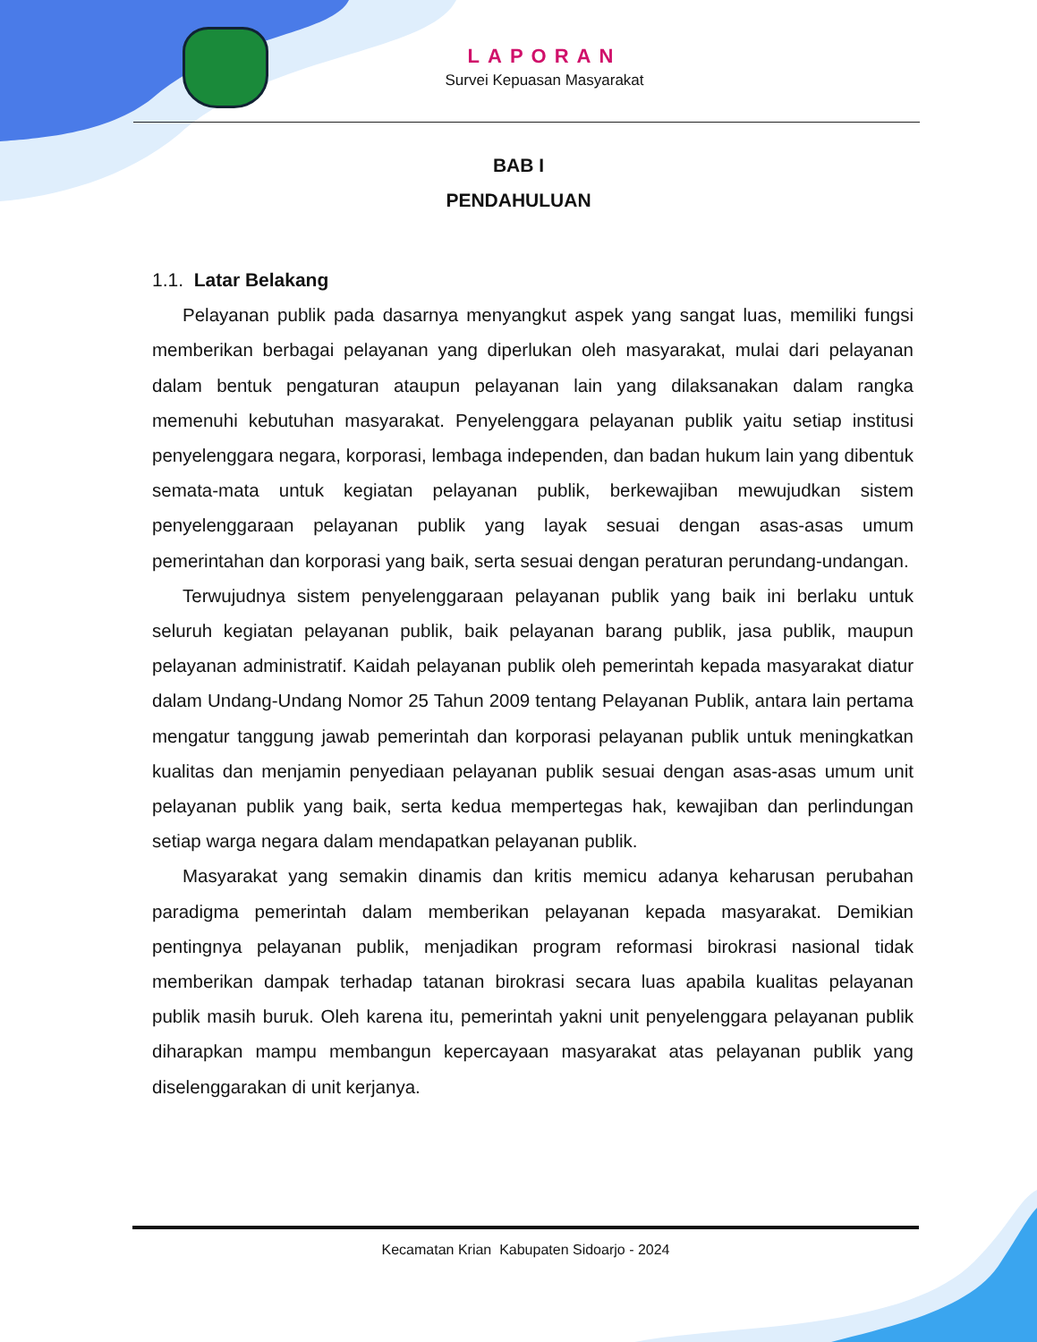LAPORAN
Survei Kepuasan Masyarakat
BAB I
PENDAHULUAN
1.1. Latar Belakang
Pelayanan publik pada dasarnya menyangkut aspek yang sangat luas, memiliki fungsi memberikan berbagai pelayanan yang diperlukan oleh masyarakat, mulai dari pelayanan dalam bentuk pengaturan ataupun pelayanan lain yang dilaksanakan dalam rangka memenuhi kebutuhan masyarakat. Penyelenggara pelayanan publik yaitu setiap institusi penyelenggara negara, korporasi, lembaga independen, dan badan hukum lain yang dibentuk semata-mata untuk kegiatan pelayanan publik, berkewajiban mewujudkan sistem penyelenggaraan pelayanan publik yang layak sesuai dengan asas-asas umum pemerintahan dan korporasi yang baik, serta sesuai dengan peraturan perundang-undangan.
Terwujudnya sistem penyelenggaraan pelayanan publik yang baik ini berlaku untuk seluruh kegiatan pelayanan publik, baik pelayanan barang publik, jasa publik, maupun pelayanan administratif. Kaidah pelayanan publik oleh pemerintah kepada masyarakat diatur dalam Undang-Undang Nomor 25 Tahun 2009 tentang Pelayanan Publik, antara lain pertama mengatur tanggung jawab pemerintah dan korporasi pelayanan publik untuk meningkatkan kualitas dan menjamin penyediaan pelayanan publik sesuai dengan asas-asas umum unit pelayanan publik yang baik, serta kedua mempertegas hak, kewajiban dan perlindungan setiap warga negara dalam mendapatkan pelayanan publik.
Masyarakat yang semakin dinamis dan kritis memicu adanya keharusan perubahan paradigma pemerintah dalam memberikan pelayanan kepada masyarakat. Demikian pentingnya pelayanan publik, menjadikan program reformasi birokrasi nasional tidak memberikan dampak terhadap tatanan birokrasi secara luas apabila kualitas pelayanan publik masih buruk. Oleh karena itu, pemerintah yakni unit penyelenggara pelayanan publik diharapkan mampu membangun kepercayaan masyarakat atas pelayanan publik yang diselenggarakan di unit kerjanya.
Kecamatan Krian Kabupaten Sidoarjo - 2024